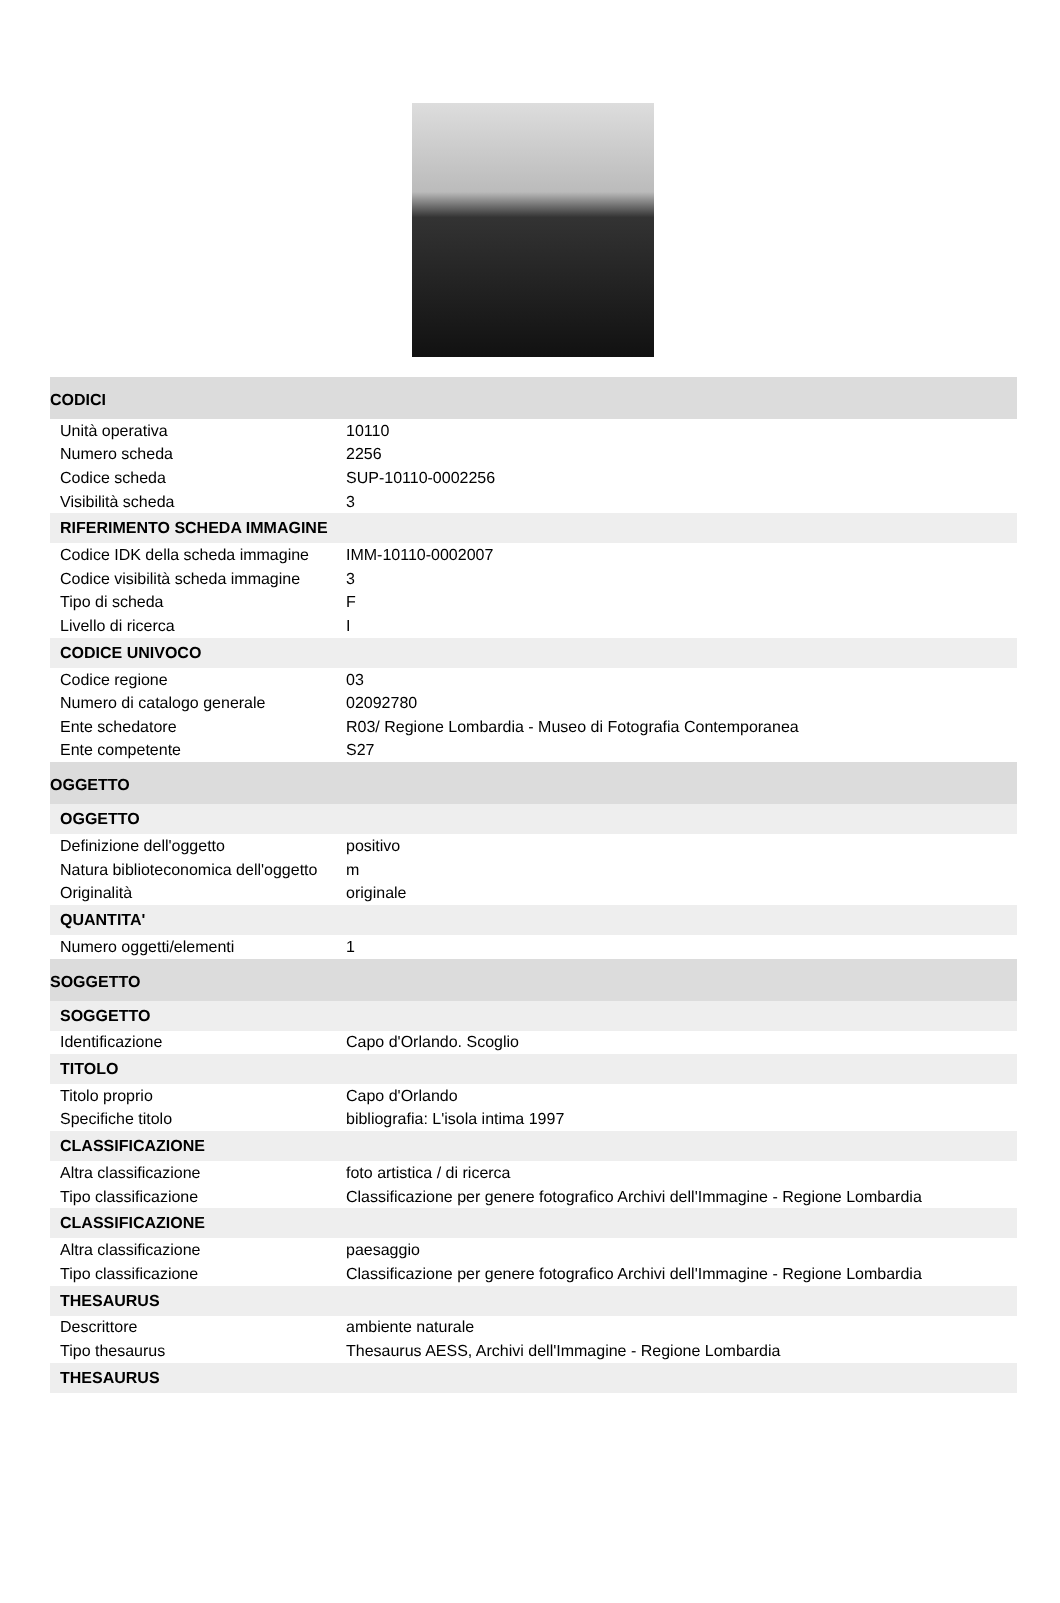| CODICI | |
| Unità operativa | 10110 |
| Numero scheda | 2256 |
| Codice scheda | SUP-10110-0002256 |
| Visibilità scheda | 3 |
| RIFERIMENTO SCHEDA IMMAGINE | |
| Codice IDK della scheda immagine | IMM-10110-0002007 |
| Codice visibilità scheda immagine | 3 |
| Tipo di scheda | F |
| Livello di ricerca | I |
| CODICE UNIVOCO | |
| Codice regione | 03 |
| Numero di catalogo generale | 02092780 |
| Ente schedatore | R03/ Regione Lombardia - Museo di Fotografia Contemporanea |
| Ente competente | S27 |
| OGGETTO | |
| OGGETTO | |
| Definizione dell'oggetto | positivo |
| Natura biblioteconomica dell'oggetto | m |
| Originalità | originale |
| QUANTITA' | |
| Numero oggetti/elementi | 1 |
| SOGGETTO | |
| SOGGETTO | |
| Identificazione | Capo d'Orlando. Scoglio |
| TITOLO | |
| Titolo proprio | Capo d'Orlando |
| Specifiche titolo | bibliografia: L'isola intima 1997 |
| CLASSIFICAZIONE | |
| Altra classificazione | foto artistica / di ricerca |
| Tipo classificazione | Classificazione per genere fotografico Archivi dell'Immagine - Regione Lombardia |
| CLASSIFICAZIONE | |
| Altra classificazione | paesaggio |
| Tipo classificazione | Classificazione per genere fotografico Archivi dell'Immagine - Regione Lombardia |
| THESAURUS | |
| Descrittore | ambiente naturale |
| Tipo thesaurus | Thesaurus AESS, Archivi dell'Immagine - Regione Lombardia |
| THESAURUS | |